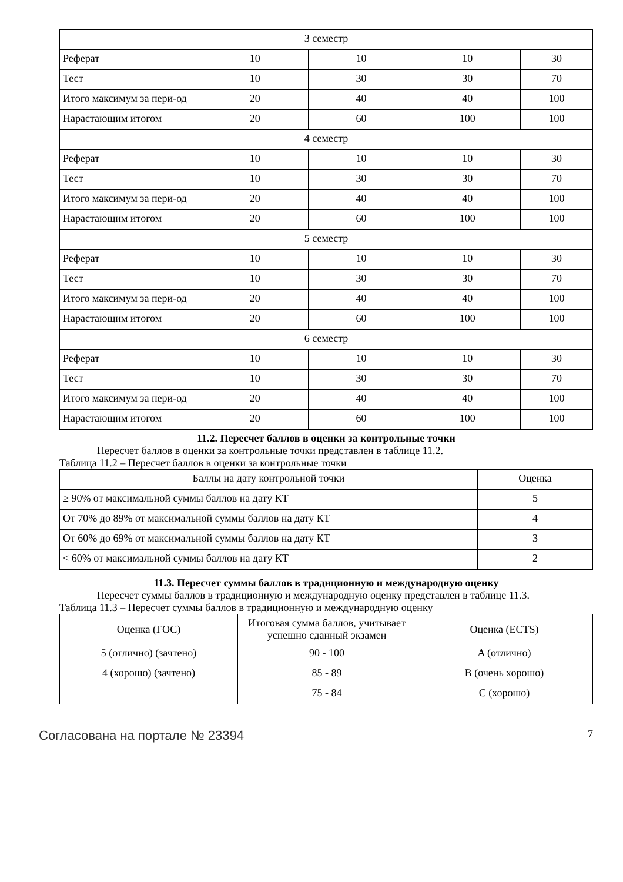| 3 семестр | | | | |
| Реферат | 10 | 10 | 10 | 30 |
| Тест | 10 | 30 | 30 | 70 |
| Итого максимум за пери-од | 20 | 40 | 40 | 100 |
| Нарастающим итогом | 20 | 60 | 100 | 100 |
| 4 семестр | | | | |
| Реферат | 10 | 10 | 10 | 30 |
| Тест | 10 | 30 | 30 | 70 |
| Итого максимум за пери-од | 20 | 40 | 40 | 100 |
| Нарастающим итогом | 20 | 60 | 100 | 100 |
| 5 семестр | | | | |
| Реферат | 10 | 10 | 10 | 30 |
| Тест | 10 | 30 | 30 | 70 |
| Итого максимум за пери-од | 20 | 40 | 40 | 100 |
| Нарастающим итогом | 20 | 60 | 100 | 100 |
| 6 семестр | | | | |
| Реферат | 10 | 10 | 10 | 30 |
| Тест | 10 | 30 | 30 | 70 |
| Итого максимум за пери-од | 20 | 40 | 40 | 100 |
| Нарастающим итогом | 20 | 60 | 100 | 100 |
11.2. Пересчет баллов в оценки за контрольные точки
Пересчет баллов в оценки за контрольные точки представлен в таблице 11.2.
Таблица 11.2 – Пересчет баллов в оценки за контрольные точки
| Баллы на дату контрольной точки | Оценка |
| ≥ 90% от максимальной суммы баллов на дату КТ | 5 |
| От 70% до 89% от максимальной суммы баллов на дату КТ | 4 |
| От 60% до 69% от максимальной суммы баллов на дату КТ | 3 |
| < 60% от максимальной суммы баллов на дату КТ | 2 |
11.3. Пересчет суммы баллов в традиционную и международную оценку
Пересчет суммы баллов в традиционную и международную оценку представлен в таблице 11.3.
Таблица 11.3 – Пересчет суммы баллов в традиционную и международную оценку
| Оценка (ГОС) | Итоговая сумма баллов, учитывает успешно сданный экзамен | Оценка (ECTS) |
| 5 (отлично) (зачтено) | 90 - 100 | A (отлично) |
| 4 (хорошо) (зачтено) | 85 - 89 | B (очень хорошо) |
| | 75 - 84 | C (хорошо) |
Согласована на портале № 23394 7